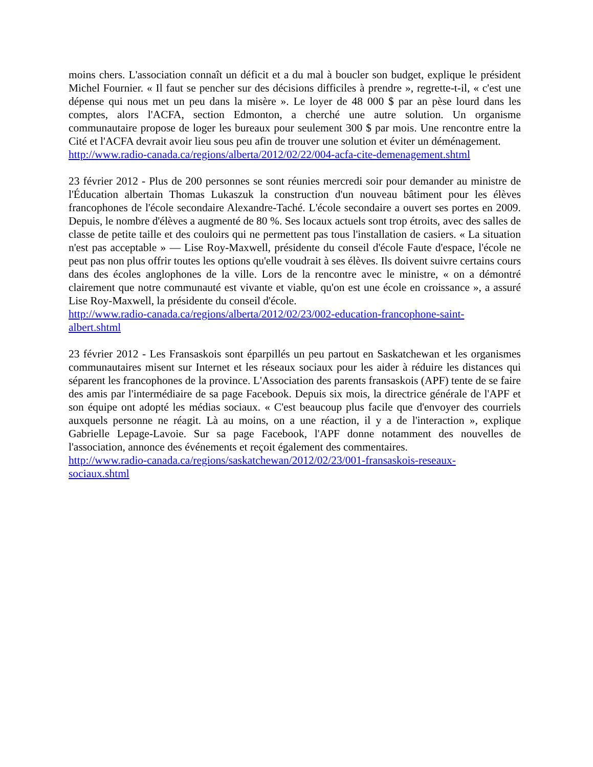moins chers. L'association connaît un déficit et a du mal à boucler son budget, explique le président Michel Fournier. « Il faut se pencher sur des décisions difficiles à prendre », regrette-t-il, « c'est une dépense qui nous met un peu dans la misère ». Le loyer de 48 000 $ par an pèse lourd dans les comptes, alors l'ACFA, section Edmonton, a cherché une autre solution. Un organisme communautaire propose de loger les bureaux pour seulement 300 $ par mois. Une rencontre entre la Cité et l'ACFA devrait avoir lieu sous peu afin de trouver une solution et éviter un déménagement.
http://www.radio-canada.ca/regions/alberta/2012/02/22/004-acfa-cite-demenagement.shtml
23 février 2012 - Plus de 200 personnes se sont réunies mercredi soir pour demander au ministre de l'Éducation albertain Thomas Lukaszuk la construction d'un nouveau bâtiment pour les élèves francophones de l'école secondaire Alexandre-Taché. L'école secondaire a ouvert ses portes en 2009. Depuis, le nombre d'élèves a augmenté de 80 %. Ses locaux actuels sont trop étroits, avec des salles de classe de petite taille et des couloirs qui ne permettent pas tous l'installation de casiers. « La situation n'est pas acceptable » — Lise Roy-Maxwell, présidente du conseil d'école Faute d'espace, l'école ne peut pas non plus offrir toutes les options qu'elle voudrait à ses élèves. Ils doivent suivre certains cours dans des écoles anglophones de la ville. Lors de la rencontre avec le ministre, « on a démontré clairement que notre communauté est vivante et viable, qu'on est une école en croissance », a assuré Lise Roy-Maxwell, la présidente du conseil d'école.
http://www.radio-canada.ca/regions/alberta/2012/02/23/002-education-francophone-saint-
albert.shtml
23 février 2012 - Les Fransaskois sont éparpillés un peu partout en Saskatchewan et les organismes communautaires misent sur Internet et les réseaux sociaux pour les aider à réduire les distances qui séparent les francophones de la province. L'Association des parents fransaskois (APF) tente de se faire des amis par l'intermédiaire de sa page Facebook. Depuis six mois, la directrice générale de l'APF et son équipe ont adopté les médias sociaux. « C'est beaucoup plus facile que d'envoyer des courriels auxquels personne ne réagit. Là au moins, on a une réaction, il y a de l'interaction », explique Gabrielle Lepage-Lavoie. Sur sa page Facebook, l'APF donne notamment des nouvelles de l'association, annonce des événements et reçoit également des commentaires.
http://www.radio-canada.ca/regions/saskatchewan/2012/02/23/001-fransaskois-reseaux-
sociaux.shtml